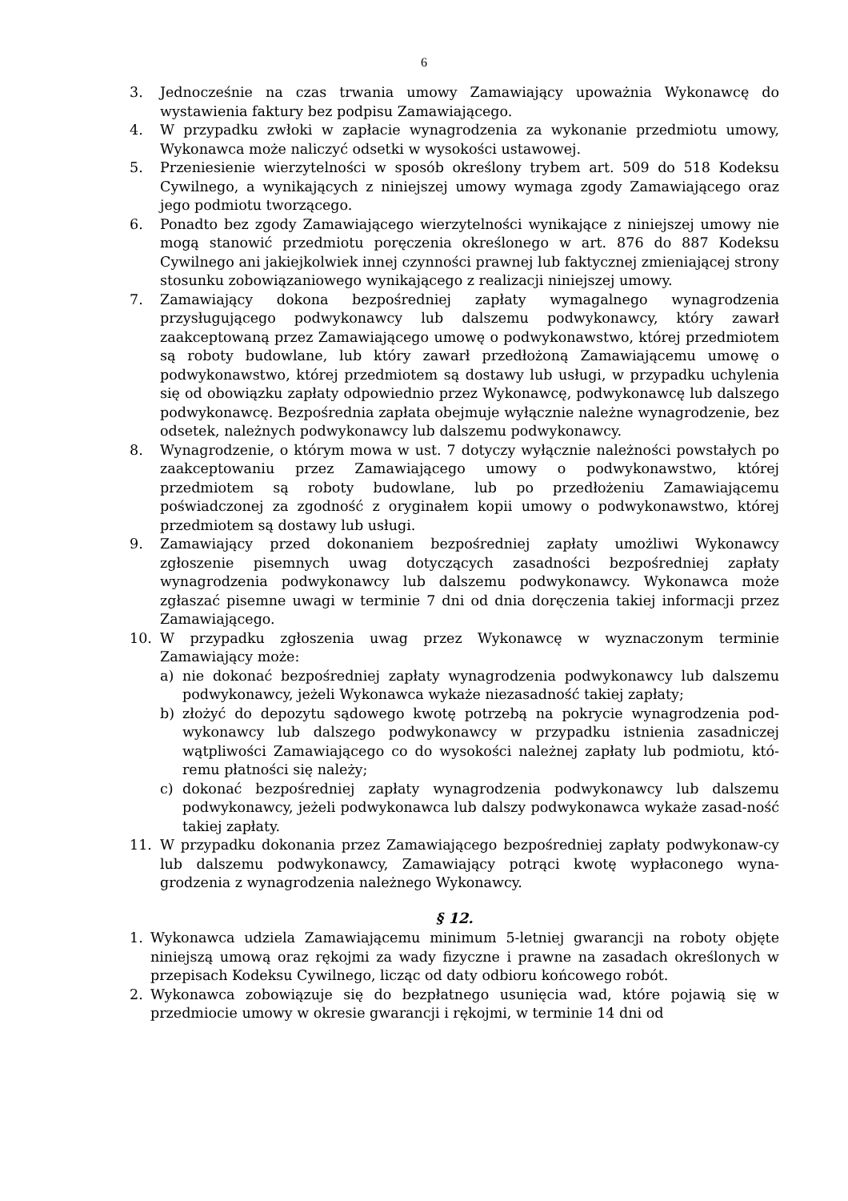6
3. Jednocześnie na czas trwania umowy Zamawiający upoważnia Wykonawcę do wystawienia faktury bez podpisu Zamawiającego.
4. W przypadku zwłoki w zapłacie wynagrodzenia za wykonanie przedmiotu umowy, Wykonawca może naliczyć odsetki w wysokości ustawowej.
5. Przeniesienie wierzytelności w sposób określony trybem art. 509 do 518 Kodeksu Cywilnego, a wynikających z niniejszej umowy wymaga zgody Zamawiającego oraz jego podmiotu tworzącego.
6. Ponadto bez zgody Zamawiającego wierzytelności wynikające z niniejszej umowy nie mogą stanowić przedmiotu poręczenia określonego w art. 876 do 887 Kodeksu Cywilnego ani jakiejkolwiek innej czynności prawnej lub faktycznej zmieniającej strony stosunku zobowiązaniowego wynikającego z realizacji niniejszej umowy.
7. Zamawiający dokona bezpośredniej zapłaty wymagalnego wynagrodzenia przysługującego podwykonawcy lub dalszemu podwykonawcy, który zawarł zaakceptowaną przez Zamawiającego umowę o podwykonawstwo, której przedmiotem są roboty budowlane, lub który zawarł przedłożoną Zamawiającemu umowę o podwykonawstwo, której przedmiotem są dostawy lub usługi, w przypadku uchylenia się od obowiązku zapłaty odpowiednio przez Wykonawcę, podwykonawcę lub dalszego podwykonawcę. Bezpośrednia zapłata obejmuje wyłącznie należne wynagrodzenie, bez odsetek, należnych podwykonawcy lub dalszemu podwykonawcy.
8. Wynagrodzenie, o którym mowa w ust. 7 dotyczy wyłącznie należności powstałych po zaakceptowaniu przez Zamawiającego umowy o podwykonawstwo, której przedmiotem są roboty budowlane, lub po przedłożeniu Zamawiającemu poświadczonej za zgodność z oryginałem kopii umowy o podwykonawstwo, której przedmiotem są dostawy lub usługi.
9. Zamawiający przed dokonaniem bezpośredniej zapłaty umożliwi Wykonawcy zgłoszenie pisemnych uwag dotyczących zasadności bezpośredniej zapłaty wynagrodzenia podwykonawcy lub dalszemu podwykonawcy. Wykonawca może zgłaszać pisemne uwagi w terminie 7 dni od dnia doręczenia takiej informacji przez Zamawiającego.
10. W przypadku zgłoszenia uwag przez Wykonawcę w wyznaczonym terminie Zamawiający może:
a) nie dokonać bezpośredniej zapłaty wynagrodzenia podwykonawcy lub dalszemu podwykonawcy, jeżeli Wykonawca wykaże niezasadność takiej zapłaty;
b) złożyć do depozytu sądowego kwotę potrzebą na pokrycie wynagrodzenia pod-wykonawcy lub dalszego podwykonawcy w przypadku istnienia zasadniczej wątpliwości Zamawiającego co do wysokości należnej zapłaty lub podmiotu, któ-remu płatności się należy;
c) dokonać bezpośredniej zapłaty wynagrodzenia podwykonawcy lub dalszemu podwykonawcy, jeżeli podwykonawca lub dalszy podwykonawca wykaże zasad-ność takiej zapłaty.
11. W przypadku dokonania przez Zamawiającego bezpośredniej zapłaty podwykonaw-cy lub dalszemu podwykonawcy, Zamawiający potrąci kwotę wypłaconego wyna-grodzenia z wynagrodzenia należnego Wykonawcy.
§ 12.
1. Wykonawca udziela Zamawiającemu minimum 5-letniej gwarancji na roboty objęte niniejszą umową oraz rękojmi za wady fizyczne i prawne na zasadach określonych w przepisach Kodeksu Cywilnego, licząc od daty odbioru końcowego robót.
2. Wykonawca zobowiązuje się do bezpłatnego usunięcia wad, które pojawią się w przedmiocie umowy w okresie gwarancji i rękojmi, w terminie 14 dni od